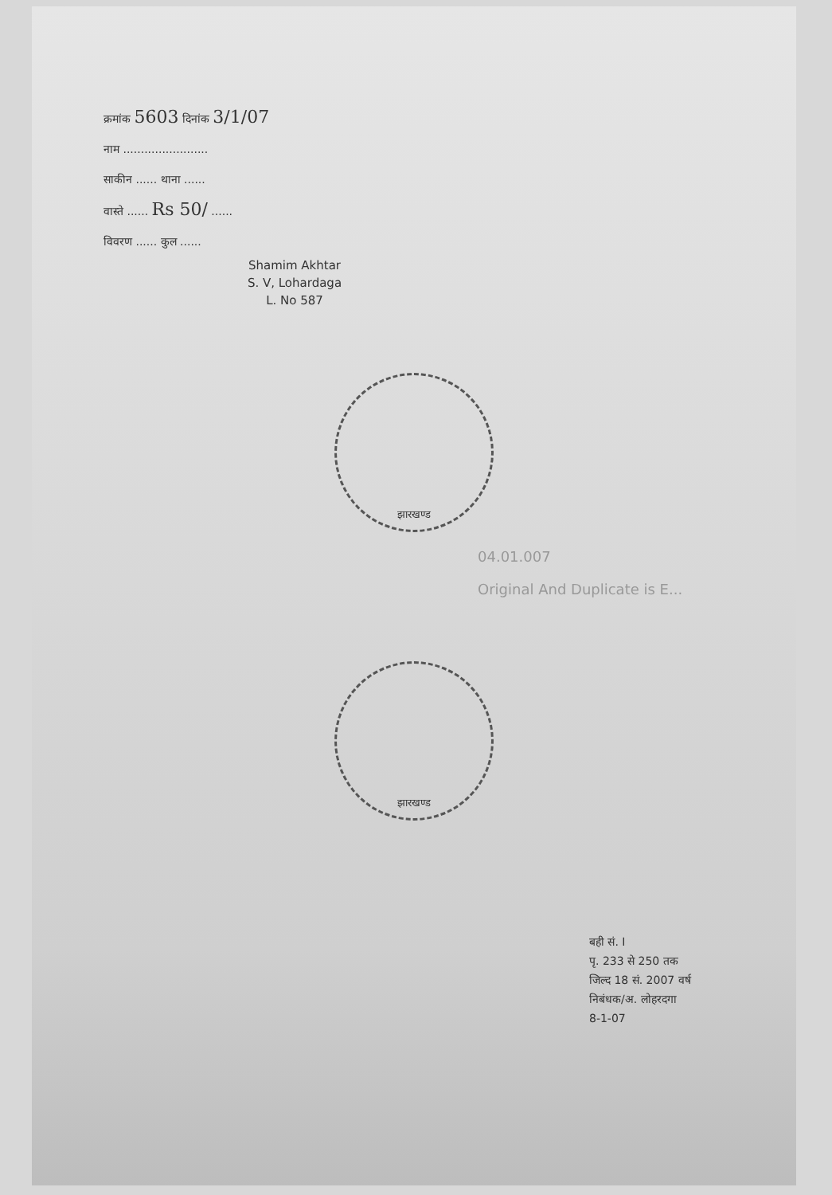क्रमांक 5603 दिनांक 3/1/07
नाम ........................
साकीन ...... थाना ......
वास्ते ...... Rs 50/ ......
विवरण ...... कुल ......
Shamim Akhtar
S. V, Lohardaga
L. No 587
झारखण्ड
04.01.007
Original And Duplicate is E...
झारखण्ड
बही सं. I
पृ. 233 से 250 तक
जिल्द 18 सं. 2007 वर्ष
निबंधक/अ. लोहरदगा
8-1-07